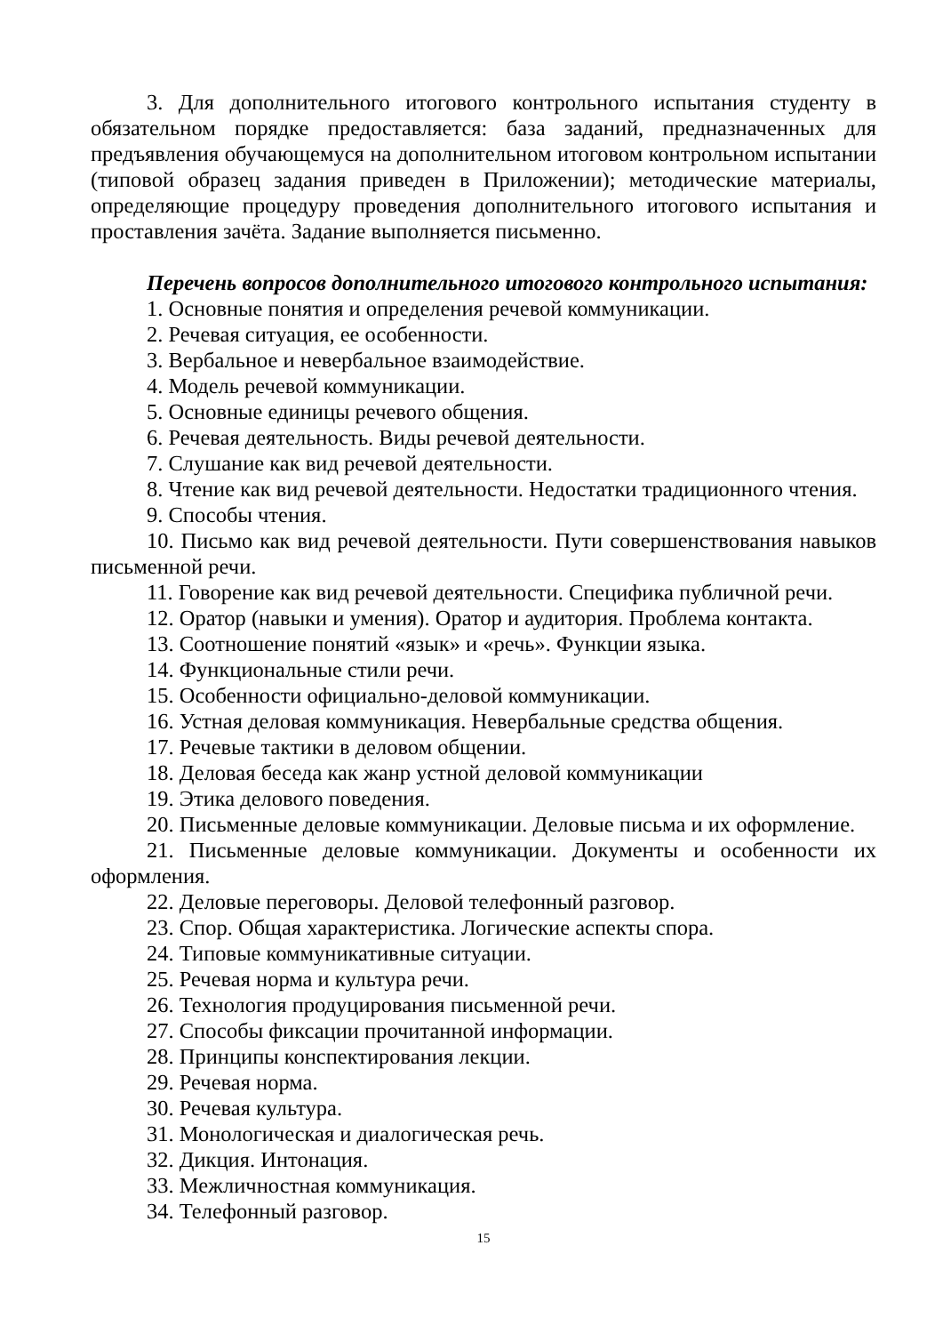3. Для дополнительного итогового контрольного испытания студенту в обязательном порядке предоставляется: база заданий, предназначенных для предъявления обучающемуся на дополнительном итоговом контрольном испытании (типовой образец задания приведен в Приложении); методические материалы, определяющие процедуру проведения дополнительного итогового испытания и проставления зачёта. Задание выполняется письменно.
Перечень вопросов дополнительного итогового контрольного испытания:
1. Основные понятия и определения речевой коммуникации.
2. Речевая ситуация, ее особенности.
3. Вербальное и невербальное взаимодействие.
4. Модель речевой коммуникации.
5. Основные единицы речевого общения.
6. Речевая деятельность. Виды речевой деятельности.
7. Слушание как вид речевой деятельности.
8. Чтение как вид речевой деятельности. Недостатки традиционного чтения.
9. Способы чтения.
10. Письмо как вид речевой деятельности. Пути совершенствования навыков письменной речи.
11. Говорение как вид речевой деятельности. Специфика публичной речи.
12. Оратор (навыки и умения). Оратор и аудитория. Проблема контакта.
13. Соотношение понятий «язык» и «речь». Функции языка.
14. Функциональные стили речи.
15. Особенности официально-деловой коммуникации.
16. Устная деловая коммуникация. Невербальные средства общения.
17. Речевые тактики в деловом общении.
18. Деловая беседа как жанр устной деловой коммуникации
19. Этика делового поведения.
20. Письменные деловые коммуникации. Деловые письма и их оформление.
21. Письменные деловые коммуникации. Документы и особенности их оформления.
22. Деловые переговоры. Деловой телефонный разговор.
23. Спор. Общая характеристика. Логические аспекты спора.
24. Типовые коммуникативные ситуации.
25. Речевая норма и культура речи.
26. Технология продуцирования письменной речи.
27. Способы фиксации прочитанной информации.
28. Принципы конспектирования лекции.
29. Речевая норма.
30. Речевая культура.
31. Монологическая и диалогическая речь.
32. Дикция. Интонация.
33. Межличностная коммуникация.
34. Телефонный разговор.
15